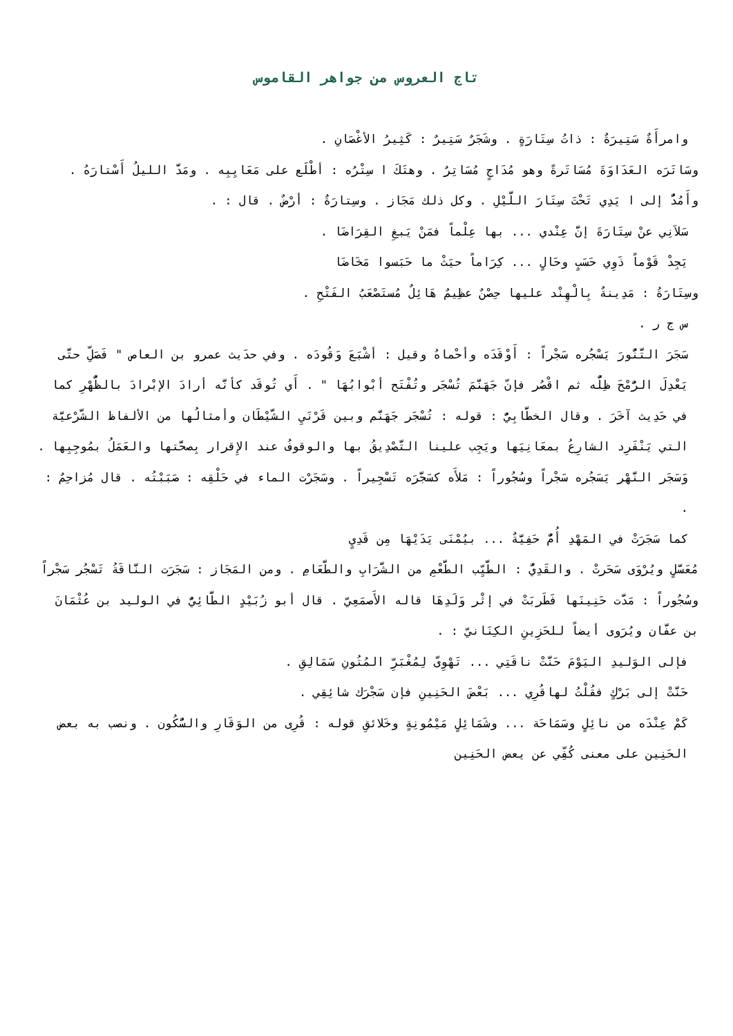تاج العروس من جواهر القاموس
وامرأَةٌ سَتِيرَةٌ : ذاتُ سِتَارَةٍ . وشَجَرٌ سَتِيرٌ : كَثِيرُ الأغْصَانِ .
وسَاتَرَه العَدَاوَةَ مُسَاتَرةً وهو مُدَاجٍ مُسَاتِرٌ . وهتَكَ ا سِتْرُه : أطْلَع على مَعَايِبِه . ومَدَّ الليلُ أَسْتارَهُ . وأَمُدُّ إلى ا يَدِي تَحْتَ سِتَارَ اللَّيْلِ . وكل ذلك مَجَاز . وسِتارَةٌ : أرْضٌ . قال : .
سَلاَنِي عنْ سِتَارَةَ إنَّ عِنْدي ... بها عِلْماً فمَنْ يَبغِ القِرَاضَا .
يَجِدْ قَوْماً ذَوِي حَسَبٍ وحَالٍ ... كِرَاماً حيَثْ ما حَبَسوا مَخَاضَا
وسِتَارَةُ : مَدِينةٌ بِالْهِنْد عليها حِصْنٌ عظِيمٌ هَائِلٌ مُستَصْعَبُ الفَتْحِ .
س ج ر .
سَجَرَ التَّنُّورَ يَسْجُره سَجْراً : أَوْقَدَه وأحْماهُ وقيل : أشْبَعَ وَقُودَه . وفي حدَيث عمرو بن العاص " فَصَلِّ حتَّى يَعْدِلَ الرُّمْحَ ظِلُّه ثم اقْصُر فإنّ جَهَنَّمَ تُسْجَر وتُفْتَح أبْوابُهَا " . أَي تُوقَد كأنَّه أرادَ الإبْرادَ بالظُّهْرِ كما في حَدِيث آخَرَ . وقال الخطَّابِيُّ : قوله : تُسْجَر جَهَنَّم وبين قَرْنَيِ الشَّيْطَان وأمثالُها من الألفاظ الشَّرْعيَّة التي يَنْفَرِد الشارِعُ بمعَانِيَها ويَجِب علينا التَّصْدِيقُ بها والوقوفُ عند الإِقرار بِصحَّتها والعَمَلُ بمُوجِبِها . وَسَجَر النَّهْر يَسَجُره سَجْراً وسُجُوراً : مَلأَه كسَجَّرَه تَسْجِيراً . وسَجَرْت الماء في حَلْقِه : صَبَبْتُه . قال مُزاحِمٌ : .
كما سَجَرَتْ في المَهْدِ أُمٌّ حَفِيَّةٌ ... بيُمْنَى يَدَيْهَا مِن قَدِيٍ
مُعَسَّلٍ ويُرْوَى سَحَرتْ . والقَدِيُّ : الطَّيِّب الطَّعْمِ من الشَّرَابِ والطَّعَامِ . ومن المَجَاز : سَجَرَت النَّاقَةُ تَسْجُر سَجْراً وسُجُوراً : مَدَّت حَنِينَها فَطَربَتْ في إثْر وَلَدِهَا قاله الأَصمَعِيّ . قال أبو زُبَيْدٍ الطَّائِيُّ في الوليد بن عُثْمَانَ بن عفَّان ويُرَوى أيضاً للحَزِينِ الكِنَانيّ : .
فإلى الوَليدِ اليَوْمَ حَنَّتْ ناقَتِي ... تَهْوِىّ لِمُغْبَرِّ المُتُونِ سَمَالِقِ .
حَنَّتْ إلى بَرْكٍ فقُلْتُ لهاقُرِي ... بَعْضَ الحَنِينِ فإن سَجْرَك شائِقِي .
كَمْ عِنْدَه من نائِلٍ وسَمَاحَة ... وشَمَائِلٍ مَيْمُونِةٍ وخَلائقِ قوله : قُرِى من الوَقَارِ والسُّكُون . ونصب به بعض الحَنِين على معنى كُفِّي عن يعض الحَنِين